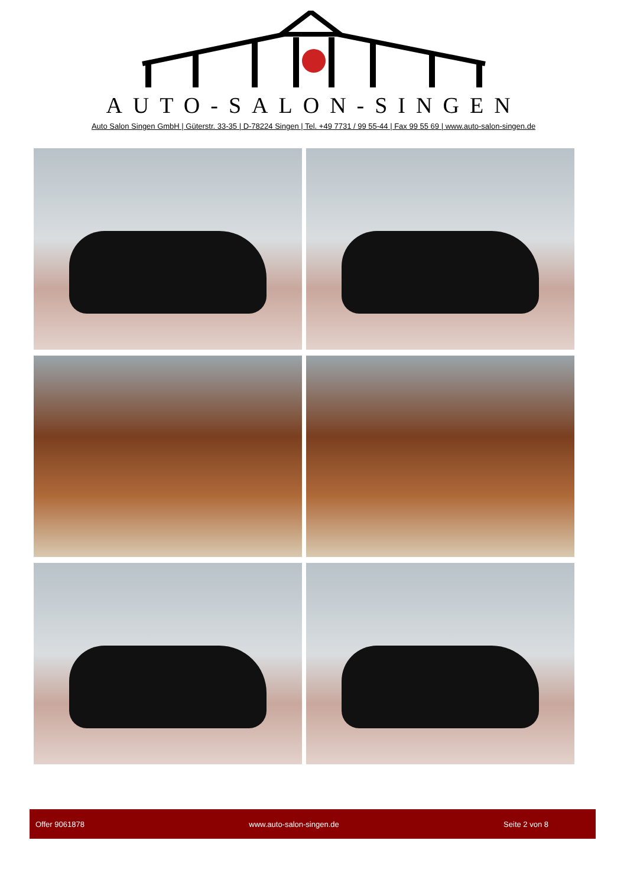AUTO-SALON-SINGEN
Auto Salon Singen GmbH | Güterstr. 33-35 | D-78224 Singen | Tel. +49 7731 / 99 55-44 | Fax 99 55 69 | www.auto-salon-singen.de
Offer 9061878 www.auto-salon-singen.de Seite 2 von 8